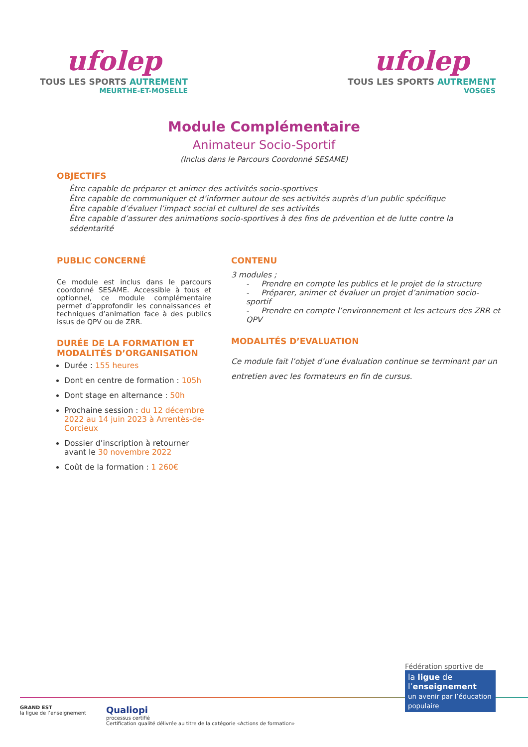ufolep
TOUS LES SPORTS AUTREMENT
MEURTHE-ET-MOSELLE
ufolep
TOUS LES SPORTS AUTREMENT
VOSGES
Module Complémentaire
Animateur Socio-Sportif
(Inclus dans le Parcours Coordonné SESAME)
OBJECTIFS
Être capable de préparer et animer des activités socio-sportives
Être capable de communiquer et d’informer autour de ses activités auprès d’un public spécifique
Être capable d’évaluer l’impact social et culturel de ses activités
Être capable d’assurer des animations socio-sportives à des fins de prévention et de lutte contre la sédentarité
PUBLIC CONCERNÉ
Ce module est inclus dans le parcours coordonné SESAME. Accessible à tous et optionnel, ce module complémentaire permet d’approfondir les connaissances et techniques d’animation face à des publics issus de QPV ou de ZRR.
DURÉE DE LA FORMATION ET MODALITÉS D’ORGANISATION
Durée : 155 heures
Dont en centre de formation : 105h
Dont stage en alternance : 50h
Prochaine session : du 12 décembre 2022 au 14 juin 2023 à Arrentès-de-Corcieux
Dossier d’inscription à retourner avant le 30 novembre 2022
Coût de la formation : 1 260€
CONTENU
3 modules ;
- Prendre en compte les publics et le projet de la structure
- Préparer, animer et évaluer un projet d’animation socio-sportif
- Prendre en compte l’environnement et les acteurs des ZRR et QPV
MODALITÉS D’EVALUATION
Ce module fait l’objet d’une évaluation continue se terminant par un entretien avec les formateurs en fin de cursus.
Fédération sportive de
la ligue de
l’enseignement
un avenir par l’éducation populaire
GRAND EST
la ligue de l’enseignement
Qualiopi
processus certifié
Certification qualité délivrée au titre de la catégorie «Actions de formation»